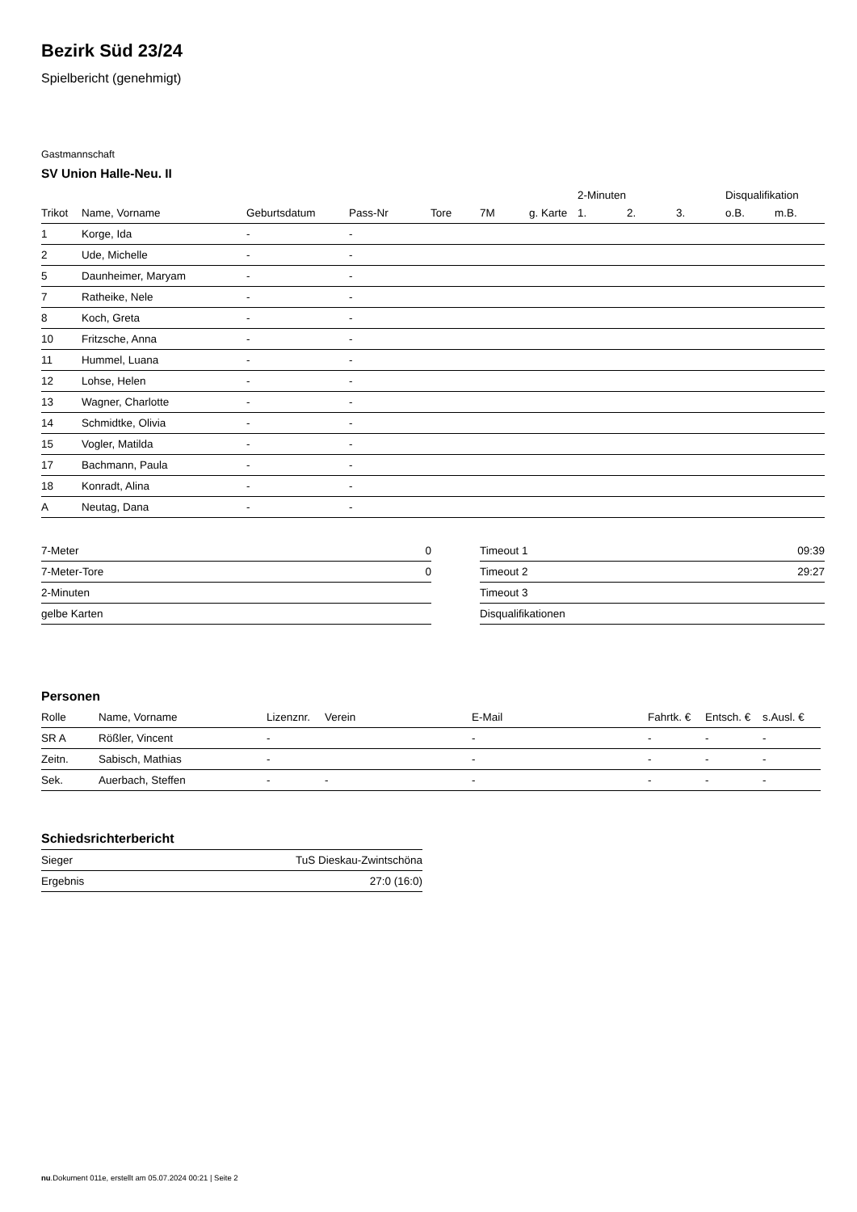Bezirk Süd 23/24
Spielbericht (genehmigt)
Gastmannschaft
SV Union Halle-Neu. II
| | | | | | | | 2-Minuten | | | Disqualifikation | |
| --- | --- | --- | --- | --- | --- | --- | --- | --- | --- | --- | --- |
| Trikot | Name, Vorname | Geburtsdatum | Pass-Nr | Tore | 7M | g. Karte | 1. | 2. | 3. | o.B. | m.B. |
| 1 | Korge, Ida | - | - | | | | | | | | |
| 2 | Ude, Michelle | - | - | | | | | | | | |
| 5 | Daunheimer, Maryam | - | - | | | | | | | | |
| 7 | Ratheike, Nele | - | - | | | | | | | | |
| 8 | Koch, Greta | - | - | | | | | | | | |
| 10 | Fritzsche, Anna | - | - | | | | | | | | |
| 11 | Hummel, Luana | - | - | | | | | | | | |
| 12 | Lohse, Helen | - | - | | | | | | | | |
| 13 | Wagner, Charlotte | - | - | | | | | | | | |
| 14 | Schmidtke, Olivia | - | - | | | | | | | | |
| 15 | Vogler, Matilda | - | - | | | | | | | | |
| 17 | Bachmann, Paula | - | - | | | | | | | | |
| 18 | Konradt, Alina | - | - | | | | | | | | |
| A | Neutag, Dana | - | - | | | | | | | | |
| 7-Meter | 0 |
| 7-Meter-Tore | 0 |
| 2-Minuten | |
| gelbe Karten | |
| Timeout 1 | 09:39 |
| Timeout 2 | 29:27 |
| Timeout 3 | |
| Disqualifikationen | |
Personen
| Rolle | Name, Vorname | Lizenznr. | Verein | E-Mail | Fahrtk. € | Entsch. € | s.Ausl. € |
| --- | --- | --- | --- | --- | --- | --- | --- |
| SR A | Rößler, Vincent | - | | - | - | - | - |
| Zeitn. | Sabisch, Mathias | - | | - | - | - | - |
| Sek. | Auerbach, Steffen | - | - | - | - | - | - |
Schiedsrichterbericht
| Sieger | TuS Dieskau-Zwintschöna |
| Ergebnis | 27:0 (16:0) |
nu.Dokument 011e, erstellt am 05.07.2024 00:21 | Seite 2